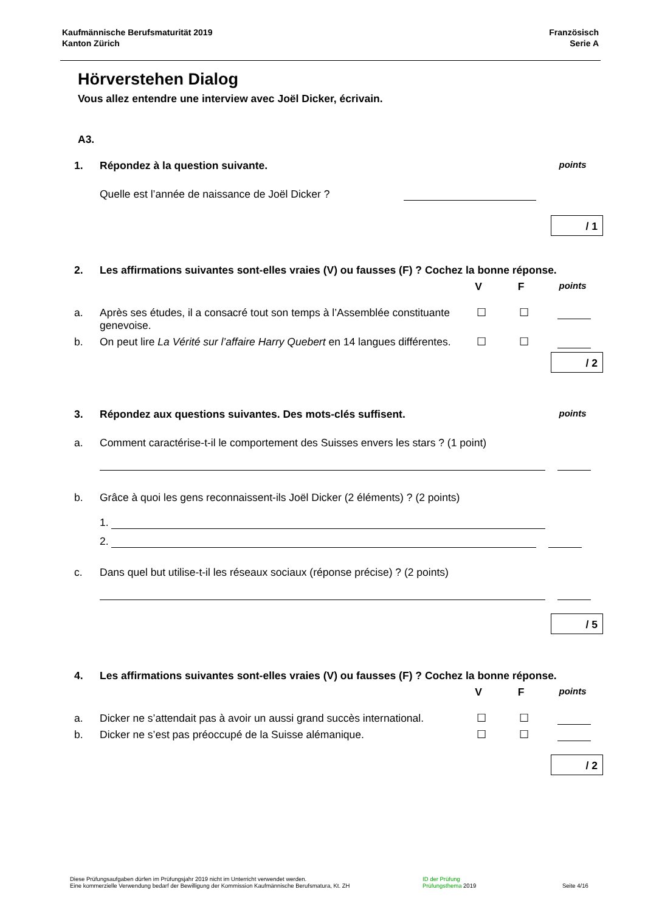Kaufmännische Berufsmaturität 2019
Kanton Zürich
Französisch
Serie A
Hörverstehen Dialog
Vous allez entendre une interview avec Joël Dicker, écrivain.
A3.
1. Répondez à la question suivante.
points
Quelle est l’année de naissance de Joël Dicker ?
/ 1
2. Les affirmations suivantes sont-elles vraies (V) ou fausses (F) ? Cochez la bonne réponse.
V F
points
a. Après ses études, il a consacré tout son temps à l’Assemblée constituante genevoise.
☐ ☐
b. On peut lire La Vérité sur l’affaire Harry Quebert en 14 langues différentes.
☐ ☐
/ 2
3. Répondez aux questions suivantes. Des mots-clés suffisent.
points
a. Comment caractérise-t-il le comportement des Suisses envers les stars ? (1 point)
b. Grâce à quoi les gens reconnaissent-ils Joël Dicker (2 éléments) ? (2 points)
1.
2.
c. Dans quel but utilise-t-il les réseaux sociaux (réponse précise) ? (2 points)
/ 5
4. Les affirmations suivantes sont-elles vraies (V) ou fausses (F) ? Cochez la bonne réponse.
V F
points
a. Dicker ne s’attendait pas à avoir un aussi grand succès international.
☐ ☐
b. Dicker ne s’est pas préoccupé de la Suisse alémanique.
☐ ☐
/ 2
Diese Prüfungsaufgaben dürfen im Prüfungsjahr 2019 nicht im Unterricht verwendet werden.
Eine kommerzielle Verwendung bedarf der Bewilligung der Kommission Kaufmännische Berufsmatura, Kt. ZH
ID der Prüfung
Prüfungsthema 2019
Seite 4/16